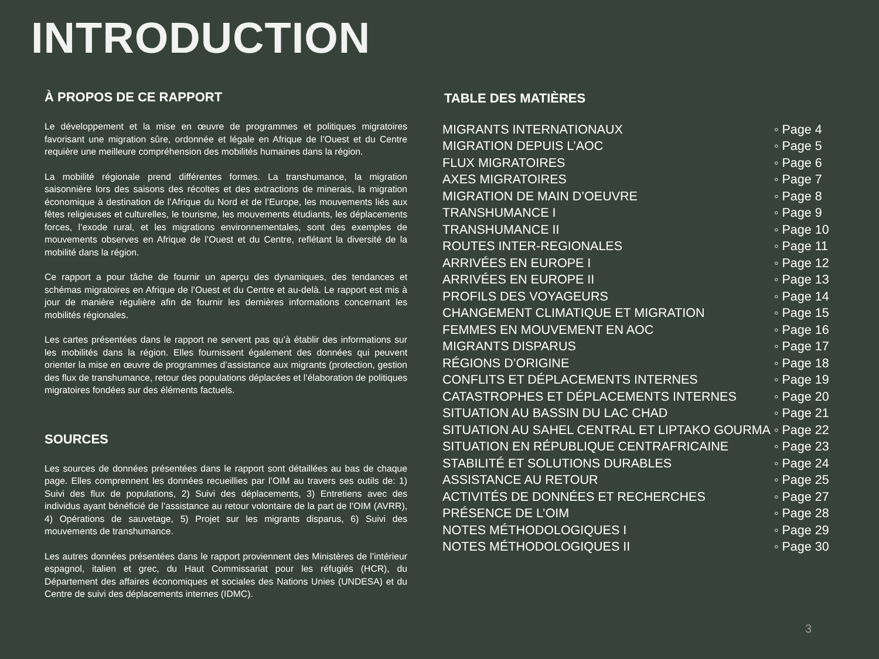INTRODUCTION
À PROPOS DE CE RAPPORT
Le développement et la mise en œuvre de programmes et politiques migratoires favorisant une migration sûre, ordonnée et légale en Afrique de l’Ouest et du Centre requière une meilleure compréhension des mobilités humaines dans la région.
La mobilité régionale prend différentes formes. La transhumance, la migration saisonnière lors des saisons des récoltes et des extractions de minerais, la migration économique à destination de l’Afrique du Nord et de l’Europe, les mouvements liés aux fêtes religieuses et culturelles, le tourisme, les mouvements étudiants, les déplacements forces, l’exode rural, et les migrations environnementales, sont des exemples de mouvements observes en Afrique de l’Ouest et du Centre, reflétant la diversité de la mobilité dans la région.
Ce rapport a pour tâche de fournir un aperçu des dynamiques, des tendances et schémas migratoires en Afrique de l’Ouest et du Centre et au-delà. Le rapport est mis à jour de manière régulière afin de fournir les dernières informations concernant les mobilités régionales.
Les cartes présentées dans le rapport ne servent pas qu’à établir des informations sur les mobilités dans la région. Elles fournissent également des données qui peuvent orienter la mise en œuvre de programmes d’assistance aux migrants (protection, gestion des flux de transhumance, retour des populations déplacées et l’élaboration de politiques migratoires fondées sur des éléments factuels.
SOURCES
Les sources de données présentées dans le rapport sont détaillées au bas de chaque page. Elles comprennent les données recueillies par l’OIM au travers ses outils de: 1) Suivi des flux de populations, 2) Suivi des déplacements, 3) Entretiens avec des individus ayant bénéficié de l’assistance au retour volontaire de la part de l’OIM (AVRR), 4) Opérations de sauvetage, 5) Projet sur les migrants disparus, 6) Suivi des mouvements de transhumance.
Les autres données présentées dans le rapport proviennent des Ministères de l’intérieur espagnol, italien et grec, du Haut Commissariat pour les réfugiés (HCR), du Département des affaires économiques et sociales des Nations Unies (UNDESA) et du Centre de suivi des déplacements internes (IDMC).
TABLE DES MATIÈRES
| MIGRANTS INTERNATIONAUX | ◦ Page 4 |
| MIGRATION DEPUIS L’AOC | ◦ Page 5 |
| FLUX MIGRATOIRES | ◦ Page 6 |
| AXES MIGRATOIRES | ◦ Page 7 |
| MIGRATION DE MAIN D’OEUVRE | ◦ Page 8 |
| TRANSHUMANCE I | ◦ Page 9 |
| TRANSHUMANCE II | ◦ Page 10 |
| ROUTES INTER-REGIONALES | ◦ Page 11 |
| ARRIVÉES EN EUROPE I | ◦ Page 12 |
| ARRIVÉES EN EUROPE II | ◦ Page 13 |
| PROFILS DES VOYAGEURS | ◦ Page 14 |
| CHANGEMENT CLIMATIQUE ET MIGRATION | ◦ Page 15 |
| FEMMES EN MOUVEMENT EN AOC | ◦ Page 16 |
| MIGRANTS DISPARUS | ◦ Page 17 |
| RÉGIONS D’ORIGINE | ◦ Page 18 |
| CONFLITS ET DÉPLACEMENTS INTERNES | ◦ Page 19 |
| CATASTROPHES ET DÉPLACEMENTS INTERNES | ◦ Page 20 |
| SITUATION AU BASSIN DU LAC CHAD | ◦ Page 21 |
| SITUATION AU SAHEL CENTRAL ET LIPTAKO GOURMA | ◦ Page 22 |
| SITUATION EN RÉPUBLIQUE CENTRAFRICAINE | ◦ Page 23 |
| STABILITÉ ET SOLUTIONS DURABLES | ◦ Page 24 |
| ASSISTANCE AU RETOUR | ◦ Page 25 |
| ACTIVITÉS DE DONNÉES ET RECHERCHES | ◦ Page 27 |
| PRÉSENCE DE L’OIM | ◦ Page 28 |
| NOTES MÉTHODOLOGIQUES I | ◦ Page 29 |
| NOTES MÉTHODOLOGIQUES II | ◦ Page 30 |
3